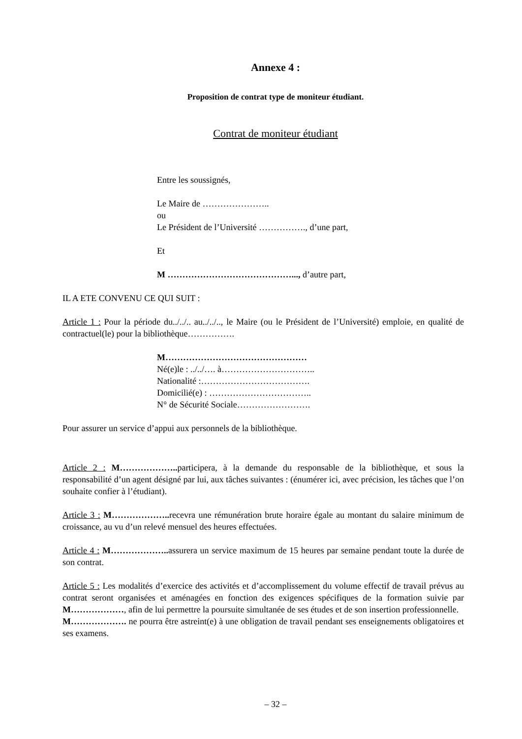Annexe 4 :
Proposition de contrat type de moniteur étudiant.
Contrat de moniteur étudiant
Entre les soussignés,
Le Maire de …………………..
ou
Le Président de l’Université ……………., d’une part,
Et
M ……………………………………..., d’autre part,
IL A ETE CONVENU CE QUI SUIT :
Article 1 : Pour la période du../../.. au../../.., le Maire (ou le Président de l’Université) emploie, en qualité de contractuel(le) pour la bibliothèque…………….
M…………………………………………
Né(e)le : ../../…. à…………………………..
Nationalité :……………………………….
Domicilié(e) : ……………………………..
N° de Sécurité Sociale…………………….
Pour assurer un service d’appui aux personnels de la bibliothèque.
Article 2 : M……………….. participera, à la demande du responsable de la bibliothèque, et sous la responsabilité d’un agent désigné par lui, aux tâches suivantes : (énumérer ici, avec précision, les tâches que l’on souhaite confier à l’étudiant).
Article 3 : M……………….. recevra une rémunération brute horaire égale au montant du salaire minimum de croissance, au vu d’un relevé mensuel des heures effectuées.
Article 4 : M……………….. assurera un service maximum de 15 heures par semaine pendant toute la durée de son contrat.
Article 5 : Les modalités d’exercice des activités et d’accomplissement du volume effectif de travail prévus au contrat seront organisées et aménagées en fonction des exigences spécifiques de la formation suivie par M………………, afin de lui permettre la poursuite simultanée de ses études et de son insertion professionnelle.
M………………. ne pourra être astreint(e) à une obligation de travail pendant ses enseignements obligatoires et ses examens.
– 32 –